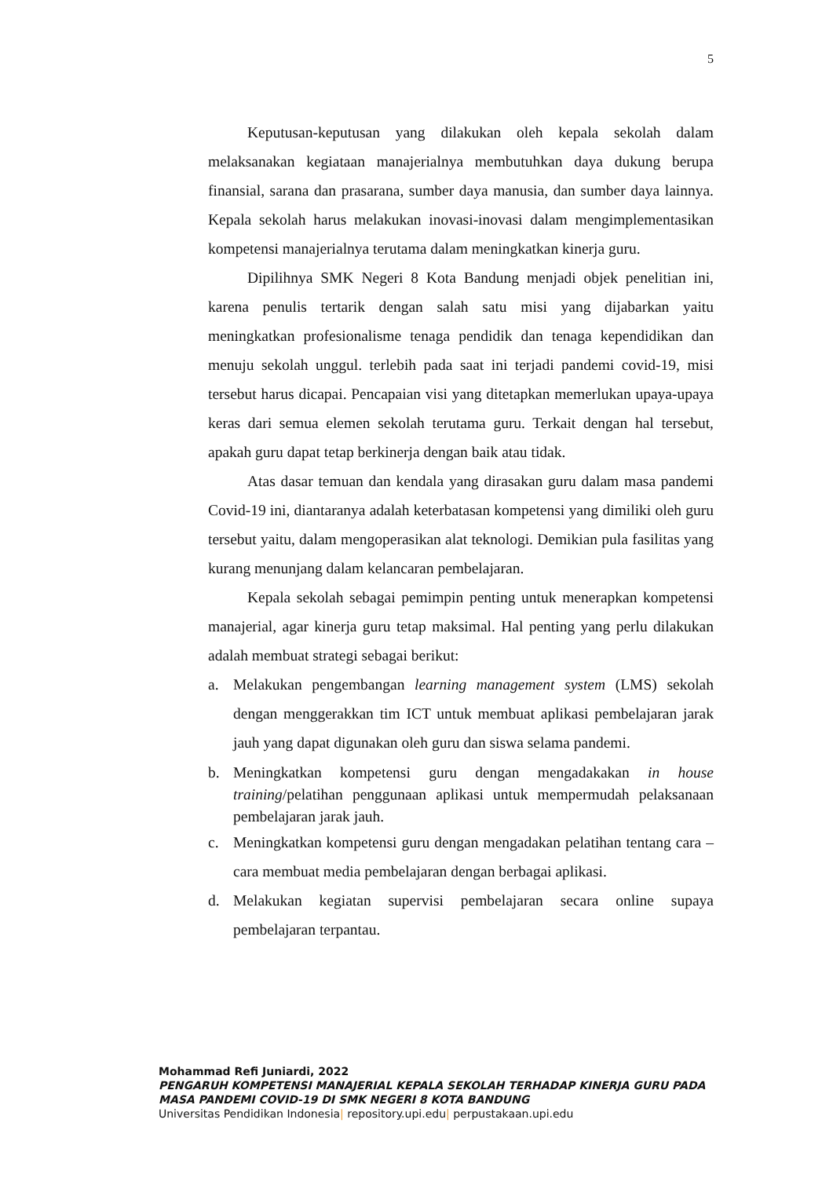5
Keputusan-keputusan yang dilakukan oleh kepala sekolah dalam melaksanakan kegiataan manajerialnya membutuhkan daya dukung berupa finansial, sarana dan prasarana, sumber daya manusia, dan sumber daya lainnya. Kepala sekolah harus melakukan inovasi-inovasi dalam mengimplementasikan kompetensi manajerialnya terutama dalam meningkatkan kinerja guru.
Dipilihnya SMK Negeri 8 Kota Bandung menjadi objek penelitian ini, karena penulis tertarik dengan salah satu misi yang dijabarkan yaitu meningkatkan profesionalisme tenaga pendidik dan tenaga kependidikan dan menuju sekolah unggul. terlebih pada saat ini terjadi pandemi covid-19, misi tersebut harus dicapai. Pencapaian visi yang ditetapkan memerlukan upaya-upaya keras dari semua elemen sekolah terutama guru. Terkait dengan hal tersebut, apakah guru dapat tetap berkinerja dengan baik atau tidak.
Atas dasar temuan dan kendala yang dirasakan guru dalam masa pandemi Covid-19 ini, diantaranya adalah keterbatasan kompetensi yang dimiliki oleh guru tersebut yaitu, dalam mengoperasikan alat teknologi. Demikian pula fasilitas yang kurang menunjang dalam kelancaran pembelajaran.
Kepala sekolah sebagai pemimpin penting untuk menerapkan kompetensi manajerial, agar kinerja guru tetap maksimal. Hal penting yang perlu dilakukan adalah membuat strategi sebagai berikut:
a. Melakukan pengembangan learning management system (LMS) sekolah dengan menggerakkan tim ICT untuk membuat aplikasi pembelajaran jarak jauh yang dapat digunakan oleh guru dan siswa selama pandemi.
b. Meningkatkan kompetensi guru dengan mengadakakan in house training/pelatihan penggunaan aplikasi untuk mempermudah pelaksanaan pembelajaran jarak jauh.
c. Meningkatkan kompetensi guru dengan mengadakan pelatihan tentang cara – cara membuat media pembelajaran dengan berbagai aplikasi.
d. Melakukan kegiatan supervisi pembelajaran secara online supaya pembelajaran terpantau.
Mohammad Refi Juniardi, 2022
PENGARUH KOMPETENSI MANAJERIAL KEPALA SEKOLAH TERHADAP KINERJA GURU PADA MASA PANDEMI COVID-19 DI SMK NEGERI 8 KOTA BANDUNG
Universitas Pendidikan Indonesia| repository.upi.edu| perpustakaan.upi.edu